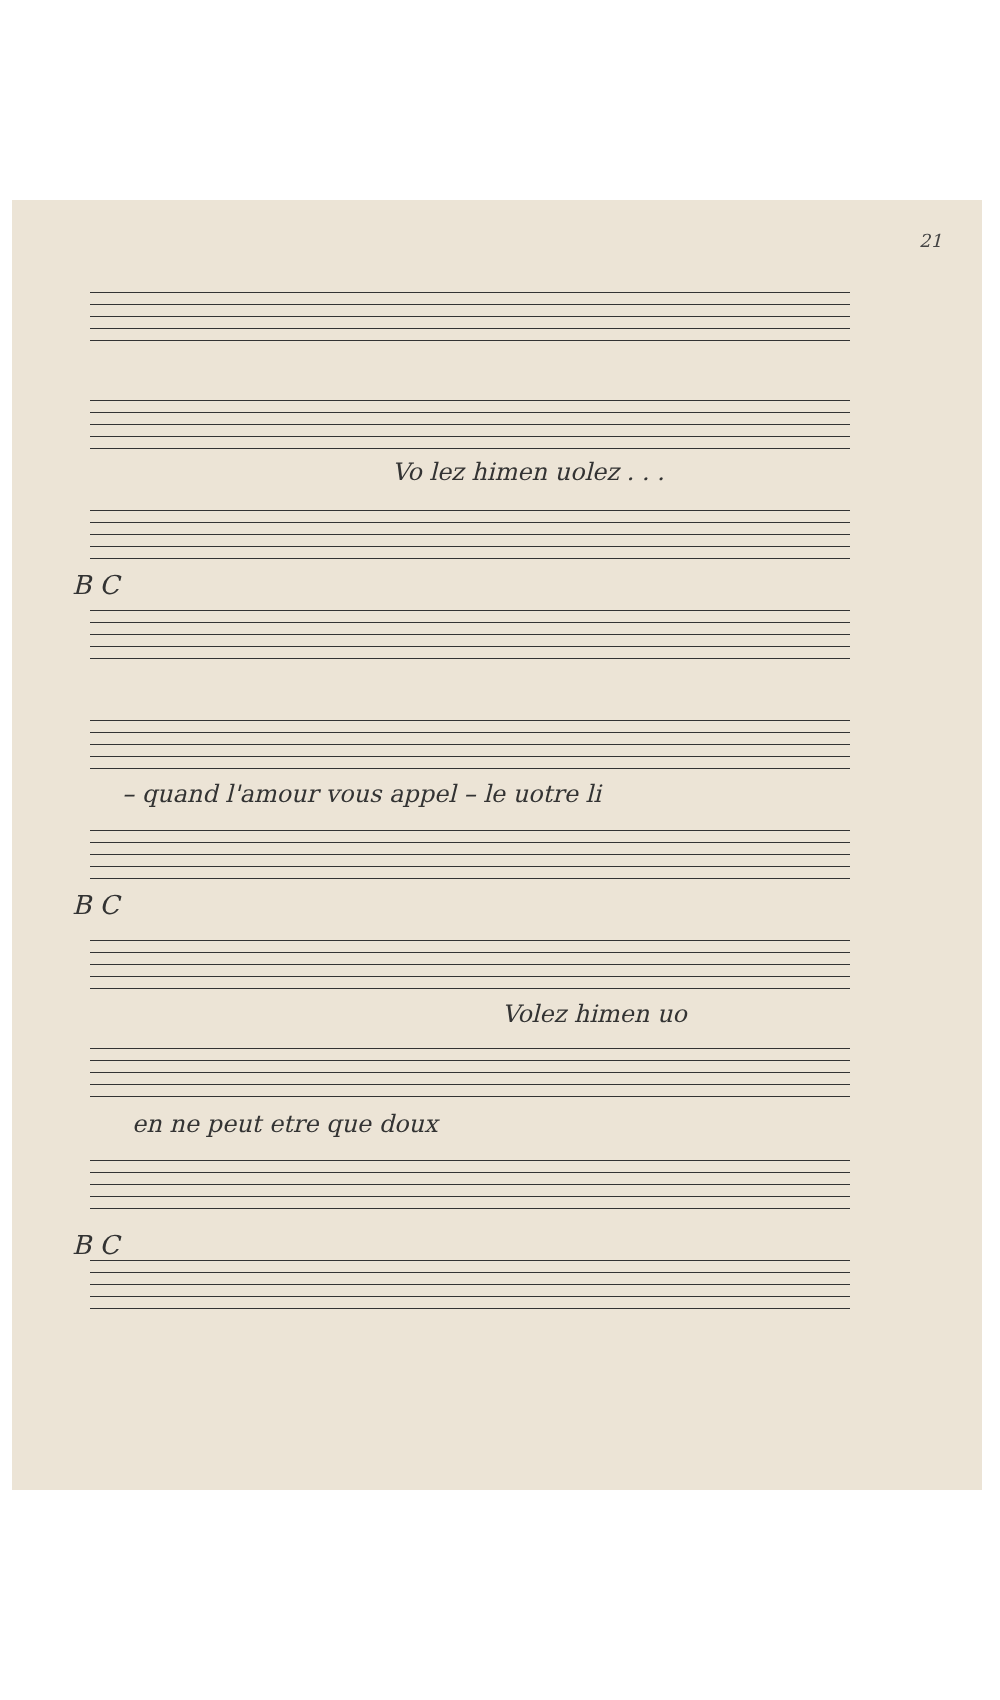21
Vo lez himen uolez . . .
B C
– quand l'amour vous appel – le uotre li
B C
Volez himen uo
en ne peut etre que doux
B C